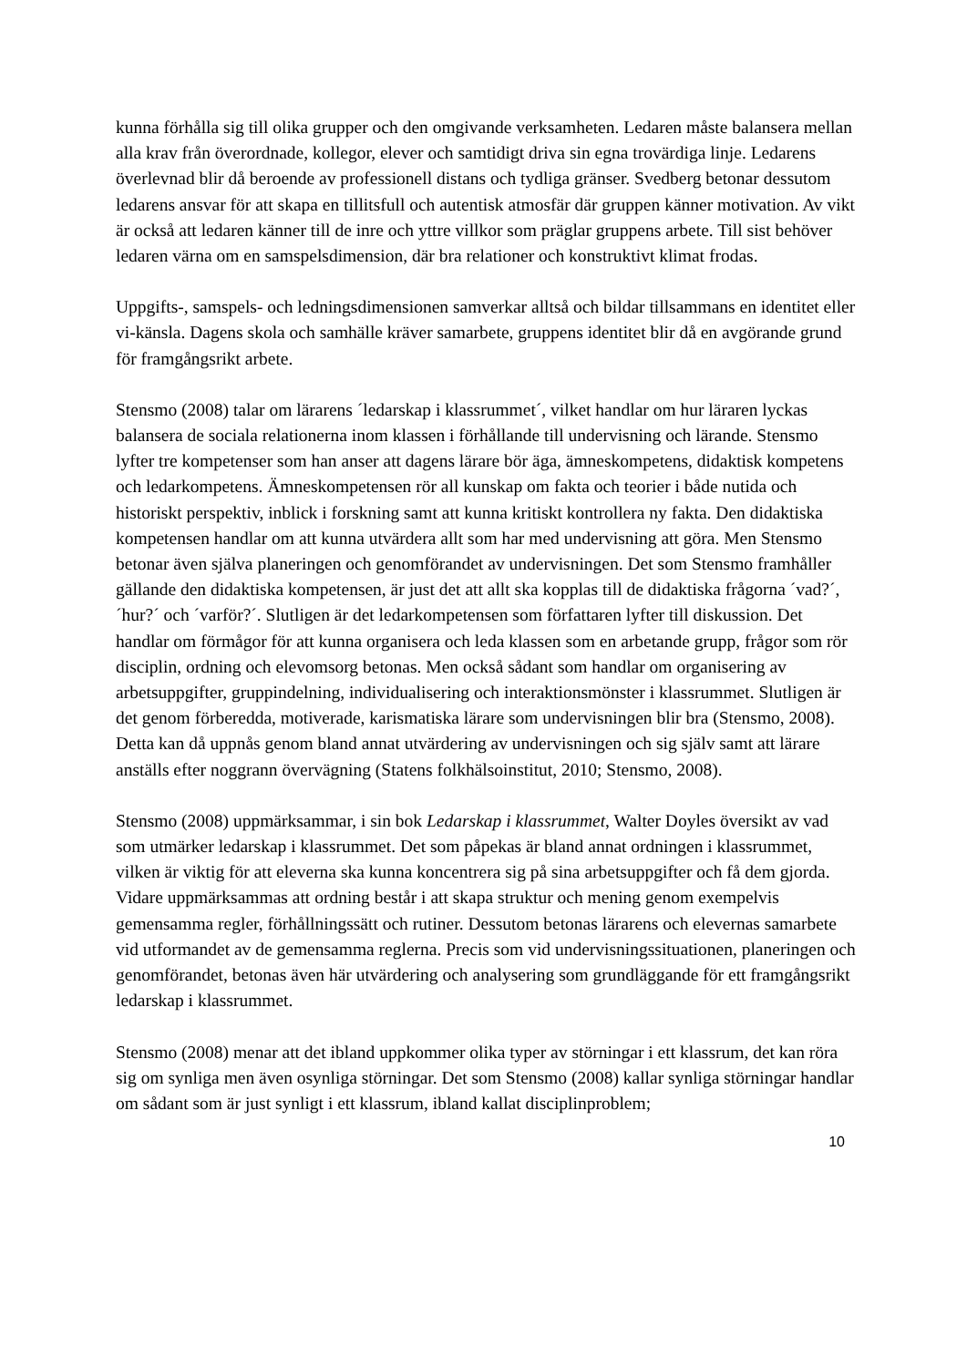kunna förhålla sig till olika grupper och den omgivande verksamheten. Ledaren måste balansera mellan alla krav från överordnade, kollegor, elever och samtidigt driva sin egna trovärdiga linje. Ledarens överlevnad blir då beroende av professionell distans och tydliga gränser. Svedberg betonar dessutom ledarens ansvar för att skapa en tillitsfull och autentisk atmosfär där gruppen känner motivation. Av vikt är också att ledaren känner till de inre och yttre villkor som präglar gruppens arbete. Till sist behöver ledaren värna om en samspelsdimension, där bra relationer och konstruktivt klimat frodas.
Uppgifts-, samspels- och ledningsdimensionen samverkar alltså och bildar tillsammans en identitet eller vi-känsla. Dagens skola och samhälle kräver samarbete, gruppens identitet blir då en avgörande grund för framgångsrikt arbete.
Stensmo (2008) talar om lärarens ´ledarskap i klassrummet´, vilket handlar om hur läraren lyckas balansera de sociala relationerna inom klassen i förhållande till undervisning och lärande. Stensmo lyfter tre kompetenser som han anser att dagens lärare bör äga, ämneskompetens, didaktisk kompetens och ledarkompetens. Ämneskompetensen rör all kunskap om fakta och teorier i både nutida och historiskt perspektiv, inblick i forskning samt att kunna kritiskt kontrollera ny fakta. Den didaktiska kompetensen handlar om att kunna utvärdera allt som har med undervisning att göra. Men Stensmo betonar även själva planeringen och genomförandet av undervisningen. Det som Stensmo framhåller gällande den didaktiska kompetensen, är just det att allt ska kopplas till de didaktiska frågorna ´vad?´, ´hur?´ och ´varför?´. Slutligen är det ledarkompetensen som författaren lyfter till diskussion. Det handlar om förmågor för att kunna organisera och leda klassen som en arbetande grupp, frågor som rör disciplin, ordning och elevomsorg betonas. Men också sådant som handlar om organisering av arbetsuppgifter, gruppindelning, individualisering och interaktionsmönster i klassrummet. Slutligen är det genom förberedda, motiverade, karismatiska lärare som undervisningen blir bra (Stensmo, 2008). Detta kan då uppnås genom bland annat utvärdering av undervisningen och sig själv samt att lärare anställs efter noggrann övervägning (Statens folkhälsoinstitut, 2010; Stensmo, 2008).
Stensmo (2008) uppmärksammar, i sin bok Ledarskap i klassrummet, Walter Doyles översikt av vad som utmärker ledarskap i klassrummet. Det som påpekas är bland annat ordningen i klassrummet, vilken är viktig för att eleverna ska kunna koncentrera sig på sina arbetsuppgifter och få dem gjorda. Vidare uppmärksammas att ordning består i att skapa struktur och mening genom exempelvis gemensamma regler, förhållningssätt och rutiner. Dessutom betonas lärarens och elevernas samarbete vid utformandet av de gemensamma reglerna. Precis som vid undervisningssituationen, planeringen och genomförandet, betonas även här utvärdering och analysering som grundläggande för ett framgångsrikt ledarskap i klassrummet.
Stensmo (2008) menar att det ibland uppkommer olika typer av störningar i ett klassrum, det kan röra sig om synliga men även osynliga störningar. Det som Stensmo (2008) kallar synliga störningar handlar om sådant som är just synligt i ett klassrum, ibland kallat disciplinproblem;
10